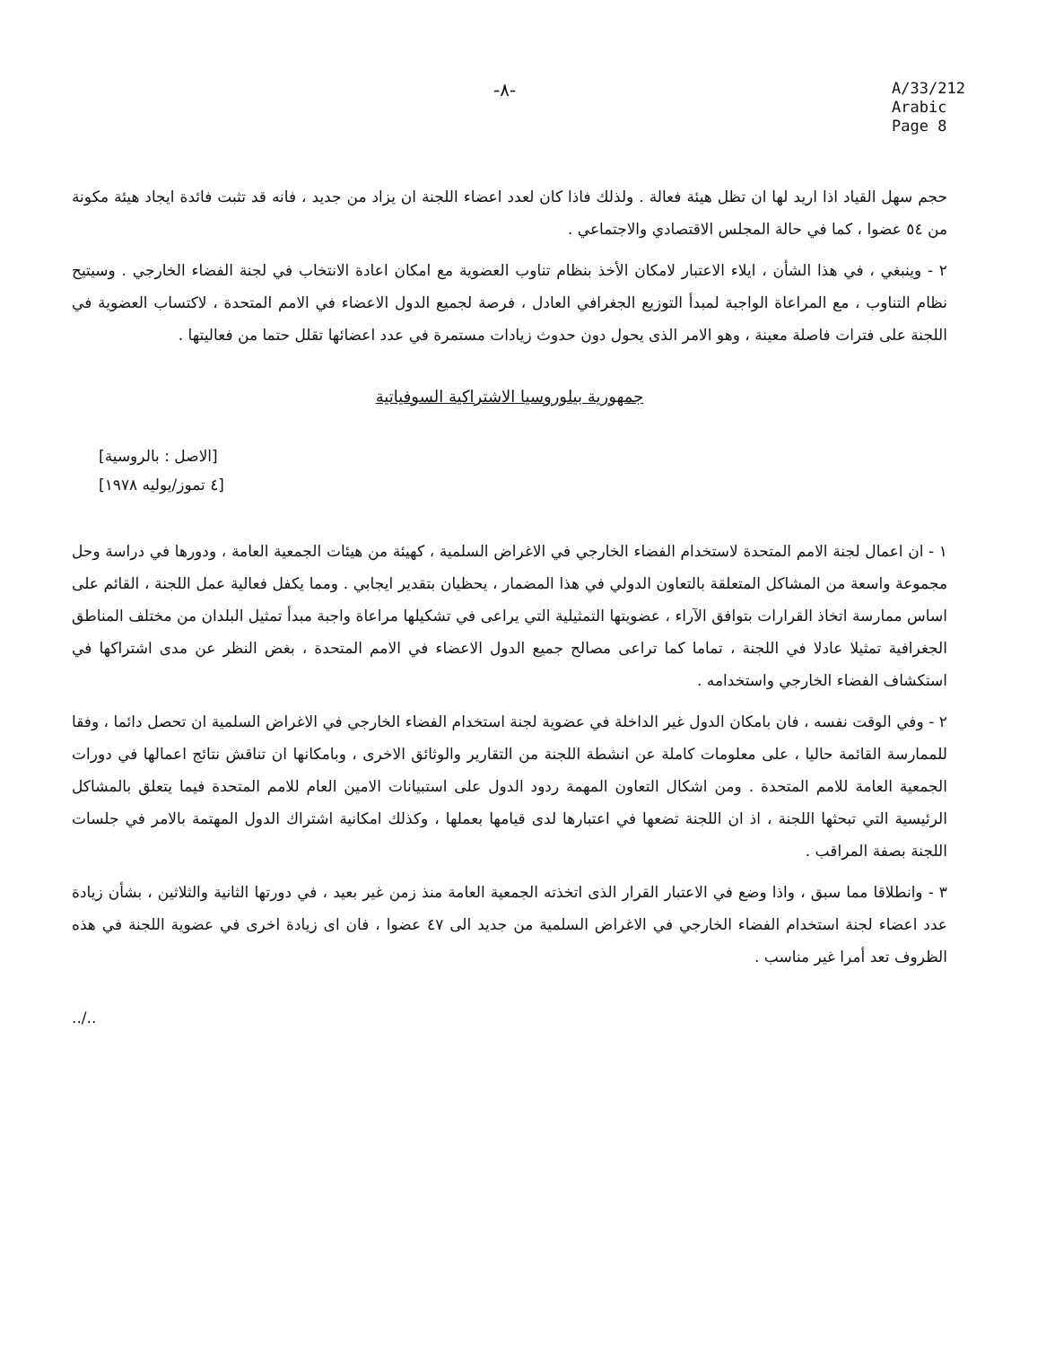-٨-
A/33/212
Arabic
Page 8
حجم سهل القياد اذا اريد لها ان تظل هيئة فعالة . ولذلك فاذا كان لعدد اعضاء اللجنة ان يزاد من جديد ، فانه قد تثبت فائدة ايجاد هيئة مكونة من ٥٤ عضوا ، كما في حالة المجلس الاقتصادي والاجتماعي .
٢ - وينبغي ، في هذا الشأن ، ايلاء الاعتبار لامكان الأخذ بنظام تناوب العضوية مع امكان اعادة الانتخاب في لجنة الفضاء الخارجي . وسيتيح نظام التناوب ، مع المراعاة الواجبة لمبدأ التوزيع الجغرافي العادل ، فرصة لجميع الدول الاعضاء في الامم المتحدة ، لاكتساب العضوية في اللجنة على فترات فاصلة معينة ، وهو الامر الذى يحول دون حدوث زيادات مستمرة في عدد اعضائها تقلل حتما من فعاليتها .
جمهورية بيلوروسيا الاشتراكية السوفياتية
[الاصل : بالروسية]
[٤ تموز/يوليه ١٩٧٨]
١ - ان اعمال لجنة الامم المتحدة لاستخدام الفضاء الخارجي في الاغراض السلمية ، كهيئة من هيئات الجمعية العامة ، ودورها في دراسة وحل مجموعة واسعة من المشاكل المتعلقة بالتعاون الدولي في هذا المضمار ، يحظيان بتقدير ايجابي . ومما يكفل فعالية عمل اللجنة ، القائم على اساس ممارسة اتخاذ القرارات بتوافق الآراء ، عضويتها التمثيلية التي يراعى في تشكيلها مراعاة واجبة مبدأ تمثيل البلدان من مختلف المناطق الجغرافية تمثيلا عادلا في اللجنة ، تماما كما تراعى مصالح جميع الدول الاعضاء في الامم المتحدة ، بغض النظر عن مدى اشتراكها في استكشاف الفضاء الخارجي واستخدامه .
٢ - وفي الوقت نفسه ، فان بامكان الدول غير الداخلة في عضوية لجنة استخدام الفضاء الخارجي في الاغراض السلمية ان تحصل دائما ، وفقا للممارسة القائمة حاليا ، على معلومات كاملة عن انشطة اللجنة من التقارير والوثائق الاخرى ، وبامكانها ان تناقش نتائج اعمالها في دورات الجمعية العامة للامم المتحدة . ومن اشكال التعاون المهمة ردود الدول على استبيانات الامين العام للامم المتحدة فيما يتعلق بالمشاكل الرئيسية التي تبحثها اللجنة ، اذ ان اللجنة تضعها في اعتبارها لدى قيامها بعملها ، وكذلك امكانية اشتراك الدول المهتمة بالامر في جلسات اللجنة بصفة المراقب .
٣ - وانطلاقا مما سبق ، واذا وضع في الاعتبار القرار الذى اتخذته الجمعية العامة منذ زمن غير بعيد ، في دورتها الثانية والثلاثين ، بشأن زيادة عدد اعضاء لجنة استخدام الفضاء الخارجي في الاغراض السلمية من جديد الى ٤٧ عضوا ، فان اى زيادة اخرى في عضوية اللجنة في هذه الظروف تعد أمرا غير مناسب .
../..